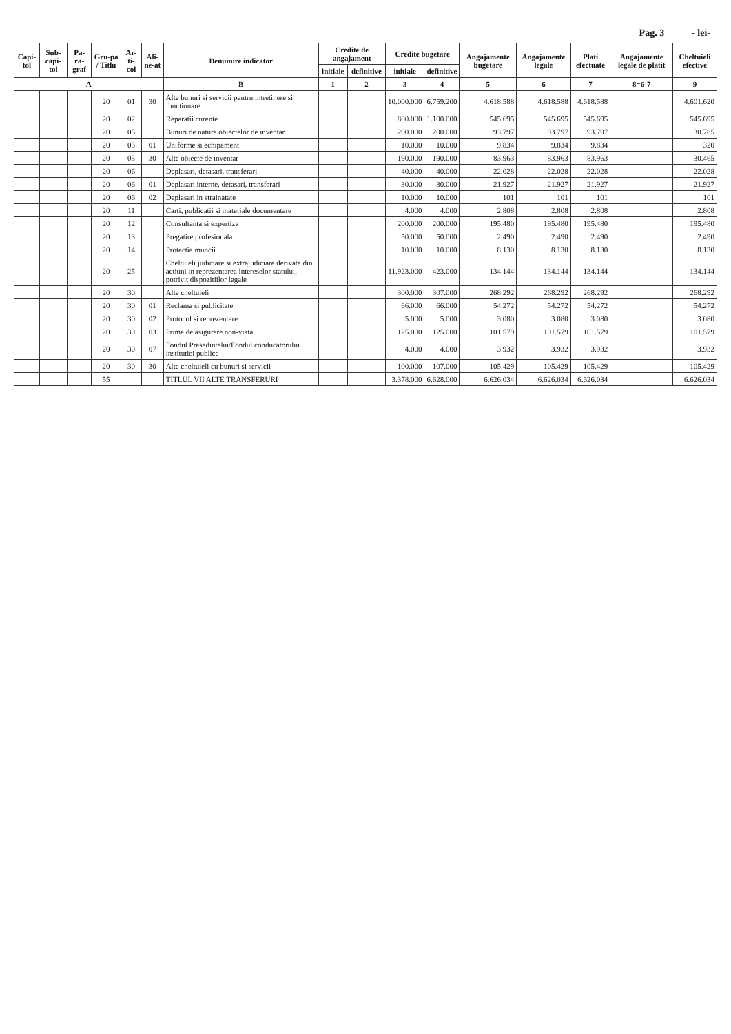Pag. 3 - lei-
| Capi-tol | Sub-capi-tol | Pa-ra-graf | Gru-pa / Titlu | Ar-ti-col | Ali-ne-at | Denumire indicator | Credite de angajament | | Credite bugetare | | Angajamente bugetare | Angajamente legale | Plati efectuate | Angajamente legale de platit | Cheltuieli efective |
| --- | --- | --- | --- | --- | --- | --- | --- | --- | --- | --- | --- | --- | --- | --- | --- |
| | | | | | | | initiale | definitive | initiale | definitive | | | | | |
| A | | | | | | B | 1 | 2 | 3 | 4 | 5 | 6 | 7 | 8=6-7 | 9 |
| | | | 20 | 01 | 30 | Alte bunuri si servicii pentru intretinere si functionare | | | 10.000.000 | 6.759.200 | 4.618.588 | 4.618.588 | 4.618.588 | | 4.601.620 |
| | | | 20 | 02 | | Reparatii curente | | | 800.000 | 1.100.000 | 545.695 | 545.695 | 545.695 | | 545.695 |
| | | | 20 | 05 | | Bunuri de natura obiectelor de inventar | | | 200.000 | 200.000 | 93.797 | 93.797 | 93.797 | | 30.785 |
| | | | 20 | 05 | 01 | Uniforme si echipament | | | 10.000 | 10.000 | 9.834 | 9.834 | 9.834 | | 320 |
| | | | 20 | 05 | 30 | Alte obiecte de inventar | | | 190.000 | 190.000 | 83.963 | 83.963 | 83.963 | | 30.465 |
| | | | 20 | 06 | | Deplasari, detasari, transferari | | | 40.000 | 40.000 | 22.028 | 22.028 | 22.028 | | 22.028 |
| | | | 20 | 06 | 01 | Deplasari interne, detasari, transferari | | | 30.000 | 30.000 | 21.927 | 21.927 | 21.927 | | 21.927 |
| | | | 20 | 06 | 02 | Deplasari in strainatate | | | 10.000 | 10.000 | 101 | 101 | 101 | | 101 |
| | | | 20 | 11 | | Carti, publicatii si materiale documentare | | | 4.000 | 4.000 | 2.808 | 2.808 | 2.808 | | 2.808 |
| | | | 20 | 12 | | Consultanta si expertiza | | | 200.000 | 200.000 | 195.480 | 195.480 | 195.480 | | 195.480 |
| | | | 20 | 13 | | Pregatire profesionala | | | 50.000 | 50.000 | 2.490 | 2.490 | 2.490 | | 2.490 |
| | | | 20 | 14 | | Protectia muncii | | | 10.000 | 10.000 | 8.130 | 8.130 | 8.130 | | 8.130 |
| | | | 20 | 25 | | Cheltuieli judiciare si extrajudiciare derivate din actiuni in reprezentarea intereselor statului, potrivit dispozitiilor legale | | | 11.923.000 | 423.000 | 134.144 | 134.144 | 134.144 | | 134.144 |
| | | | 20 | 30 | | Alte cheltuieli | | | 300.000 | 307.000 | 268.292 | 268.292 | 268.292 | | 268.292 |
| | | | 20 | 30 | 01 | Reclama si publicitate | | | 66.000 | 66.000 | 54.272 | 54.272 | 54.272 | | 54.272 |
| | | | 20 | 30 | 02 | Protocol si reprezentare | | | 5.000 | 5.000 | 3.080 | 3.080 | 3.080 | | 3.080 |
| | | | 20 | 30 | 03 | Prime de asigurare non-viata | | | 125.000 | 125.000 | 101.579 | 101.579 | 101.579 | | 101.579 |
| | | | 20 | 30 | 07 | Fondul Presedintelui/Fondul conducatorului institutiei publice | | | 4.000 | 4.000 | 3.932 | 3.932 | 3.932 | | 3.932 |
| | | | 20 | 30 | 30 | Alte cheltuieli cu bunuri si servicii | | | 100.000 | 107.000 | 105.429 | 105.429 | 105.429 | | 105.429 |
| | | | 55 | | | TITLUL VII ALTE TRANSFERURI | | | 3.378.000 | 6.628.000 | 6.626.034 | 6.626.034 | 6.626.034 | | 6.626.034 |